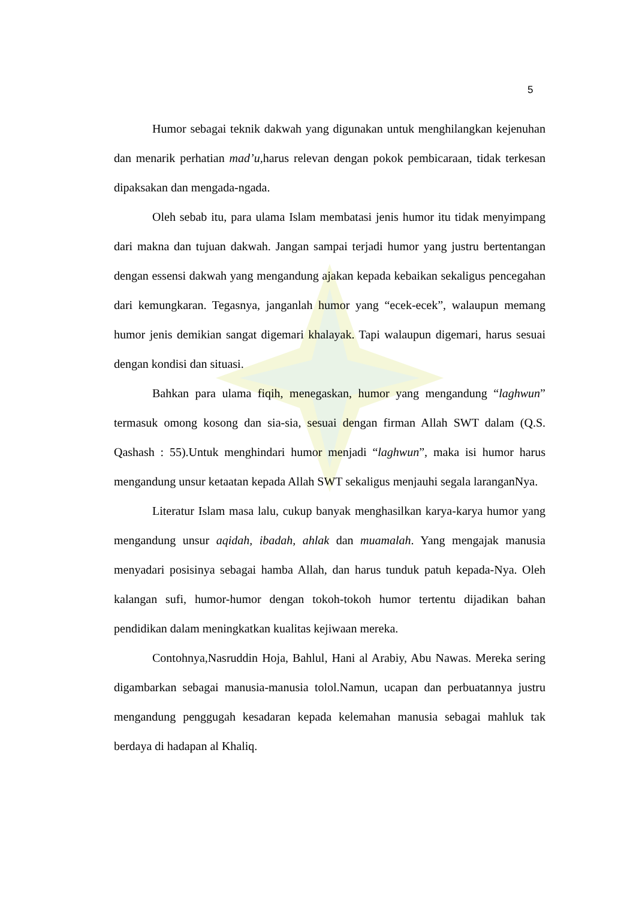5
Humor sebagai teknik dakwah yang digunakan untuk menghilangkan kejenuhan dan menarik perhatian mad’u, harus relevan dengan pokok pembicaraan, tidak terkesan dipaksakan dan mengada-ngada.
Oleh sebab itu, para ulama Islam membatasi jenis humor itu tidak menyimpang dari makna dan tujuan dakwah. Jangan sampai terjadi humor yang justru bertentangan dengan essensi dakwah yang mengandung ajakan kepada kebaikan sekaligus pencegahan dari kemungkaran. Tegasnya, janganlah humor yang “ecek-ecek”, walaupun memang humor jenis demikian sangat digemari khalayak. Tapi walaupun digemari, harus sesuai dengan kondisi dan situasi.
Bahkan para ulama fiqih, menegaskan, humor yang mengandung “laghwun” termasuk omong kosong dan sia-sia, sesuai dengan firman Allah SWT dalam (Q.S. Qashash : 55).Untuk menghindari humor menjadi “laghwun”, maka isi humor harus mengandung unsur ketaatan kepada Allah SWT sekaligus menjauhi segala laranganNya.
Literatur Islam masa lalu, cukup banyak menghasilkan karya-karya humor yang mengandung unsur aqidah, ibadah, ahlak dan muamalah. Yang mengajak manusia menyadari posisinya sebagai hamba Allah, dan harus tunduk patuh kepada-Nya. Oleh kalangan sufi, humor-humor dengan tokoh-tokoh humor tertentu dijadikan bahan pendidikan dalam meningkatkan kualitas kejiwaan mereka.
Contohnya,Nasruddin Hoja, Bahlul, Hani al Arabiy, Abu Nawas. Mereka sering digambarkan sebagai manusia-manusia tolol.Namun, ucapan dan perbuatannya justru mengandung penggugah kesadaran kepada kelemahan manusia sebagai mahluk tak berdaya di hadapan al Khaliq.